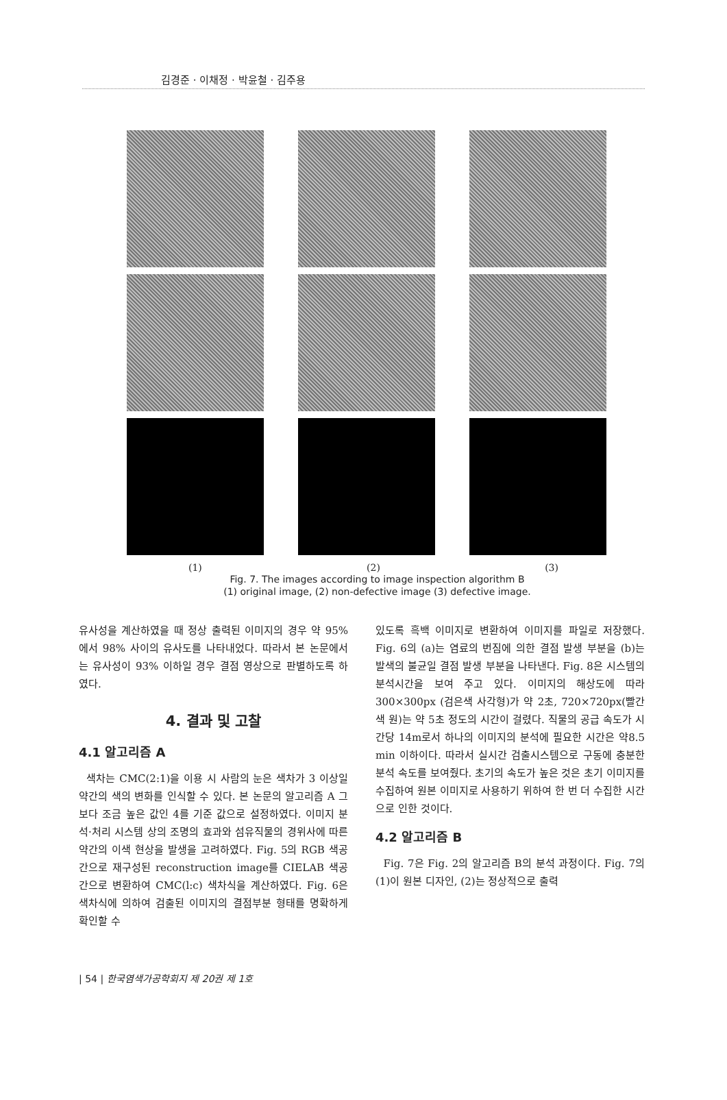김경준 · 이채정 · 박윤철 · 김주용
(1) (2) (3)
Fig. 7. The images according to image inspection algorithm B
(1) original image, (2) non-defective image (3) defective image.
유사성을 계산하였을 때 정상 출력된 이미지의 경우 약 95%에서 98% 사이의 유사도를 나타내었다. 따라서 본 논문에서는 유사성이 93% 이하일 경우 결점 영상으로 판별하도록 하였다.
4. 결과 및 고찰
4.1 알고리즘 A
색차는 CMC(2:1)을 이용 시 사람의 눈은 색차가 3 이상일 약간의 색의 변화를 인식할 수 있다. 본 논문의 알고리즘 A 그 보다 조금 높은 값인 4를 기준 값으로 설정하였다. 이미지 분석·처리 시스템 상의 조명의 효과와 섬유직물의 경위사에 따른 약간의 이색 현상을 발생을 고려하였다. Fig. 5의 RGB 색공간으로 재구성된 reconstruction image를 CIELAB 색공간으로 변환하여 CMC(l:c) 색차식을 계산하였다. Fig. 6은 색차식에 의하여 검출된 이미지의 결점부분 형태를 명확하게 확인할 수
있도록 흑백 이미지로 변환하여 이미지를 파일로 저장했다. Fig. 6의 (a)는 염료의 번짐에 의한 결점 발생 부분을 (b)는 발색의 불균일 결점 발생 부분을 나타낸다. Fig. 8은 시스템의 분석시간을 보여 주고 있다. 이미지의 해상도에 따라 300×300px (검은색 사각형)가 약 2초, 720×720px(빨간색 원)는 약 5초 정도의 시간이 걸렸다. 직물의 공급 속도가 시간당 14m로서 하나의 이미지의 분석에 필요한 시간은 약8.5 min 이하이다. 따라서 실시간 검출시스템으로 구동에 충분한 분석 속도를 보여줬다. 초기의 속도가 높은 것은 초기 이미지를 수집하여 원본 이미지로 사용하기 위하여 한 번 더 수집한 시간으로 인한 것이다.
4.2 알고리즘 B
Fig. 7은 Fig. 2의 알고리즘 B의 분석 과정이다. Fig. 7의 (1)이 원본 디자인, (2)는 정상적으로 출력
| 54 | 한국염색가공학회지 제 20권 제 1호